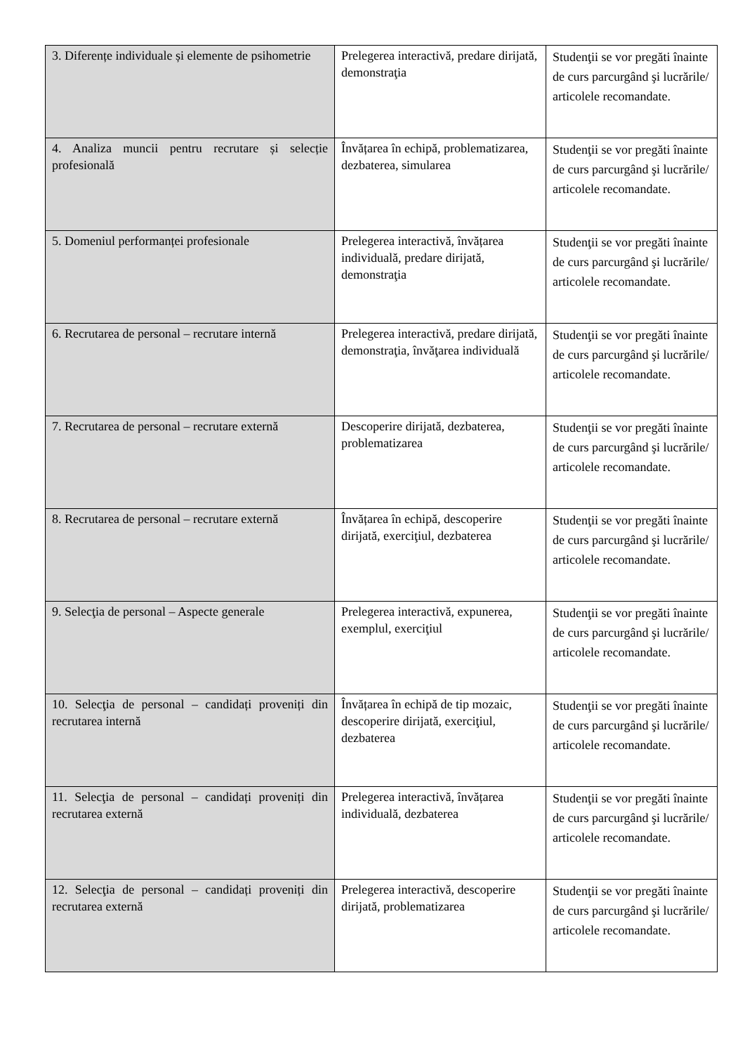| 3. Diferențe individuale și elemente de psihometrie | Prelegerea interactivă, predare dirijată, demonstraţia | Studenţii se vor pregăti înainte de curs parcurgând şi lucrările/ articolele recomandate. |
| 4. Analiza muncii pentru recrutare și selecție profesională | Învățarea în echipă, problematizarea, dezbaterea, simularea | Studenţii se vor pregăti înainte de curs parcurgând şi lucrările/ articolele recomandate. |
| 5. Domeniul performanței profesionale | Prelegerea interactivă, învățarea individuală, predare dirijată, demonstraţia | Studenţii se vor pregăti înainte de curs parcurgând şi lucrările/ articolele recomandate. |
| 6. Recrutarea de personal – recrutare internă | Prelegerea interactivă, predare dirijată, demonstraţia, învăţarea individuală | Studenţii se vor pregăti înainte de curs parcurgând şi lucrările/ articolele recomandate. |
| 7. Recrutarea de personal – recrutare externă | Descoperire dirijată, dezbaterea, problematizarea | Studenţii se vor pregăti înainte de curs parcurgând şi lucrările/ articolele recomandate. |
| 8. Recrutarea de personal – recrutare externă | Învățarea în echipă, descoperire dirijată, exerciţiul, dezbaterea | Studenţii se vor pregăti înainte de curs parcurgând şi lucrările/ articolele recomandate. |
| 9. Selecţia de personal – Aspecte generale | Prelegerea interactivă, expunerea, exemplul, exerciţiul | Studenţii se vor pregăti înainte de curs parcurgând şi lucrările/ articolele recomandate. |
| 10. Selecţia de personal – candidați proveniți din recrutarea internă | Învățarea în echipă de tip mozaic, descoperire dirijată, exerciţiul, dezbaterea | Studenţii se vor pregăti înainte de curs parcurgând şi lucrările/ articolele recomandate. |
| 11. Selecţia de personal – candidați proveniți din recrutarea externă | Prelegerea interactivă, învățarea individuală, dezbaterea | Studenţii se vor pregăti înainte de curs parcurgând şi lucrările/ articolele recomandate. |
| 12. Selecţia de personal – candidați proveniți din recrutarea externă | Prelegerea interactivă, descoperire dirijată, problematizarea | Studenţii se vor pregăti înainte de curs parcurgând şi lucrările/ articolele recomandate. |